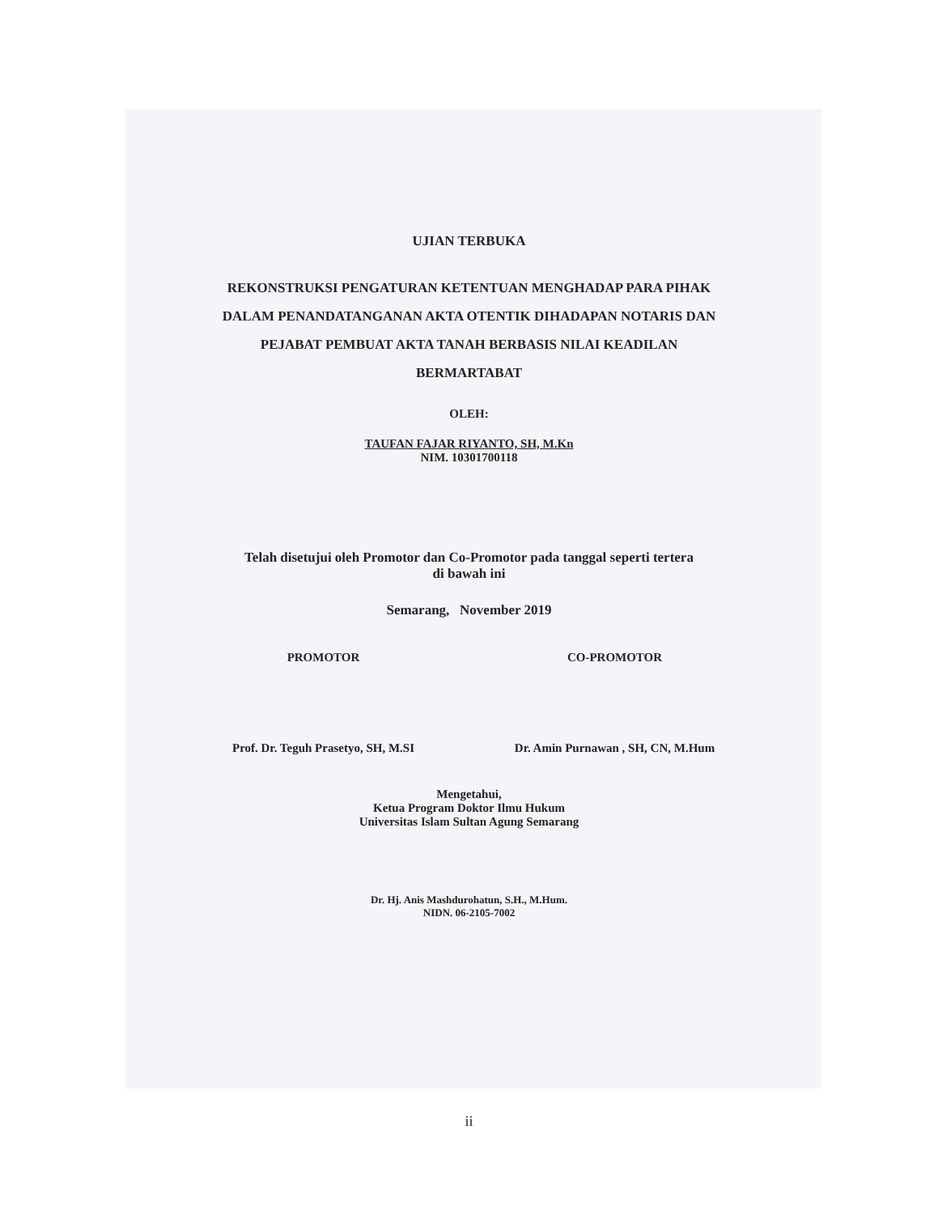UJIAN TERBUKA
REKONSTRUKSI PENGATURAN KETENTUAN MENGHADAP PARA PIHAK DALAM PENANDATANGANAN AKTA OTENTIK DIHADAPAN NOTARIS DAN PEJABAT PEMBUAT AKTA TANAH BERBASIS NILAI KEADILAN BERMARTABAT
OLEH:
TAUFAN FAJAR RIYANTO, SH, M.Kn
NIM. 10301700118
Telah disetujui oleh Promotor dan Co-Promotor pada tanggal seperti tertera
di bawah ini
Semarang, November 2019
PROMOTOR
Prof. Dr. Teguh Prasetyo, SH, M.SI
CO-PROMOTOR
Dr. Amin Purnawan , SH, CN, M.Hum
Mengetahui,
Ketua Program Doktor Ilmu Hukum
Universitas Islam Sultan Agung Semarang
Dr. Hj. Anis Mashdurohatun, S.H., M.Hum.
NIDN. 06-2105-7002
ii